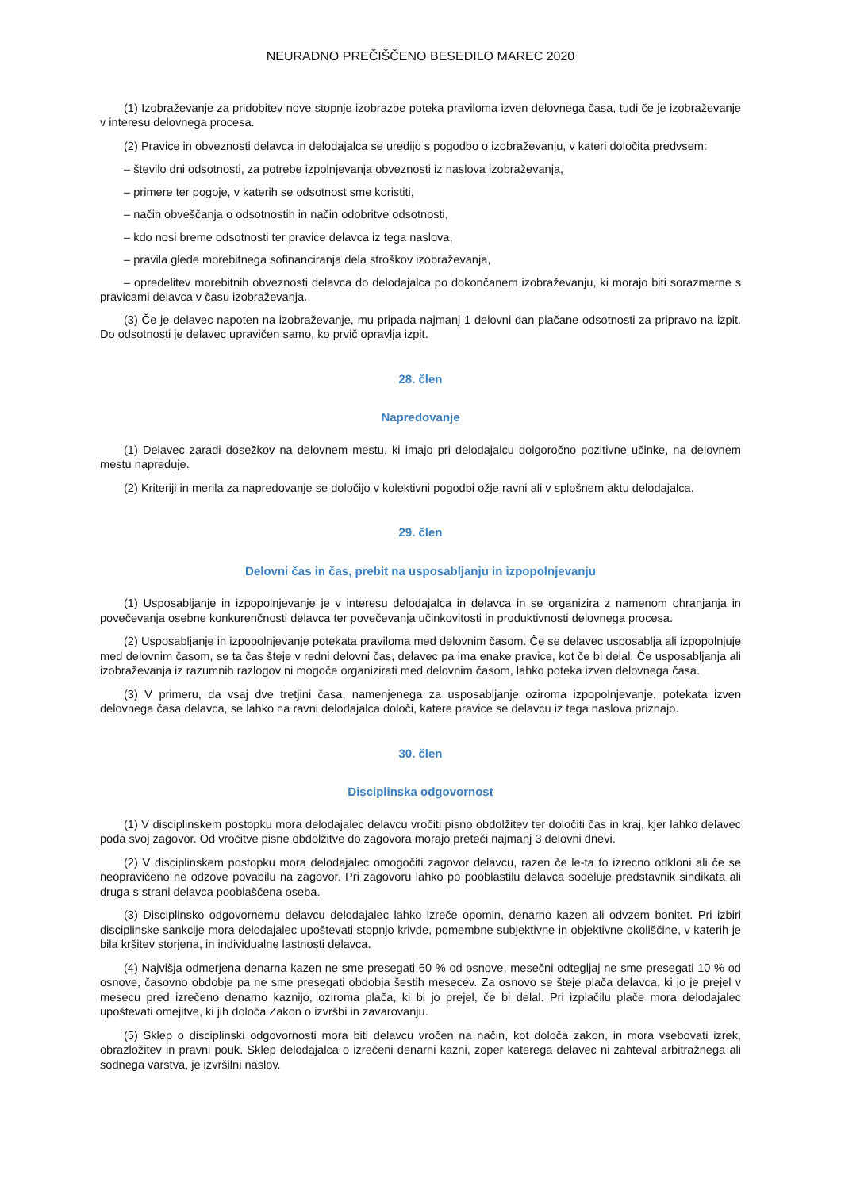NEURADNO PREČIŠČENO BESEDILO MAREC 2020
(1) Izobraževanje za pridobitev nove stopnje izobrazbe poteka praviloma izven delovnega časa, tudi če je izobraževanje v interesu delovnega procesa.
(2) Pravice in obveznosti delavca in delodajalca se uredijo s pogodbo o izobraževanju, v kateri določita predvsem:
– število dni odsotnosti, za potrebe izpolnjevanja obveznosti iz naslova izobraževanja,
– primere ter pogoje, v katerih se odsotnost sme koristiti,
– način obveščanja o odsotnostih in način odobritve odsotnosti,
– kdo nosi breme odsotnosti ter pravice delavca iz tega naslova,
– pravila glede morebitnega sofinanciranja dela stroškov izobraževanja,
– opredelitev morebitnih obveznosti delavca do delodajalca po dokončanem izobraževanju, ki morajo biti sorazmerne s pravicami delavca v času izobraževanja.
(3) Če je delavec napoten na izobraževanje, mu pripada najmanj 1 delovni dan plačane odsotnosti za pripravo na izpit. Do odsotnosti je delavec upravičen samo, ko prvič opravlja izpit.
28. člen
Napredovanje
(1) Delavec zaradi dosežkov na delovnem mestu, ki imajo pri delodajalcu dolgoročno pozitivne učinke, na delovnem mestu napreduje.
(2) Kriteriji in merila za napredovanje se določijo v kolektivni pogodbi ožje ravni ali v splošnem aktu delodajalca.
29. člen
Delovni čas in čas, prebit na usposabljanju in izpopolnjevanju
(1) Usposabljanje in izpopolnjevanje je v interesu delodajalca in delavca in se organizira z namenom ohranjanja in povečevanja osebne konkurenčnosti delavca ter povečevanja učinkovitosti in produktivnosti delovnega procesa.
(2) Usposabljanje in izpopolnjevanje potekata praviloma med delovnim časom. Če se delavec usposablja ali izpopolnjuje med delovnim časom, se ta čas šteje v redni delovni čas, delavec pa ima enake pravice, kot če bi delal. Če usposabljanja ali izobraževanja iz razumnih razlogov ni mogoče organizirati med delovnim časom, lahko poteka izven delovnega časa.
(3) V primeru, da vsaj dve tretjini časa, namenjenega za usposabljanje oziroma izpopolnjevanje, potekata izven delovnega časa delavca, se lahko na ravni delodajalca določi, katere pravice se delavcu iz tega naslova priznajo.
30. člen
Disciplinska odgovornost
(1) V disciplinskem postopku mora delodajalec delavcu vročiti pisno obdolžitev ter določiti čas in kraj, kjer lahko delavec poda svoj zagovor. Od vročitve pisne obdolžitve do zagovora morajo preteči najmanj 3 delovni dnevi.
(2) V disciplinskem postopku mora delodajalec omogočiti zagovor delavcu, razen če le-ta to izrecno odkloni ali če se neopravičeno ne odzove povabilu na zagovor. Pri zagovoru lahko po pooblastilu delavca sodeluje predstavnik sindikata ali druga s strani delavca pooblaščena oseba.
(3) Disciplinsko odgovornemu delavcu delodajalec lahko izreče opomin, denarno kazen ali odvzem bonitet. Pri izbiri disciplinske sankcije mora delodajalec upoštevati stopnjo krivde, pomembne subjektivne in objektivne okoliščine, v katerih je bila kršitev storjena, in individualne lastnosti delavca.
(4) Najvišja odmerjena denarna kazen ne sme presegati 60 % od osnove, mesečni odtegljaj ne sme presegati 10 % od osnove, časovno obdobje pa ne sme presegati obdobja šestih mesecev. Za osnovo se šteje plača delavca, ki jo je prejel v mesecu pred izrečeno denarno kaznijo, oziroma plača, ki bi jo prejel, če bi delal. Pri izplačilu plače mora delodajalec upoštevati omejitve, ki jih določa Zakon o izvršbi in zavarovanju.
(5) Sklep o disciplinski odgovornosti mora biti delavcu vročen na način, kot določa zakon, in mora vsebovati izrek, obrazložitev in pravni pouk. Sklep delodajalca o izrečeni denarni kazni, zoper katerega delavec ni zahteval arbitražnega ali sodnega varstva, je izvršilni naslov.